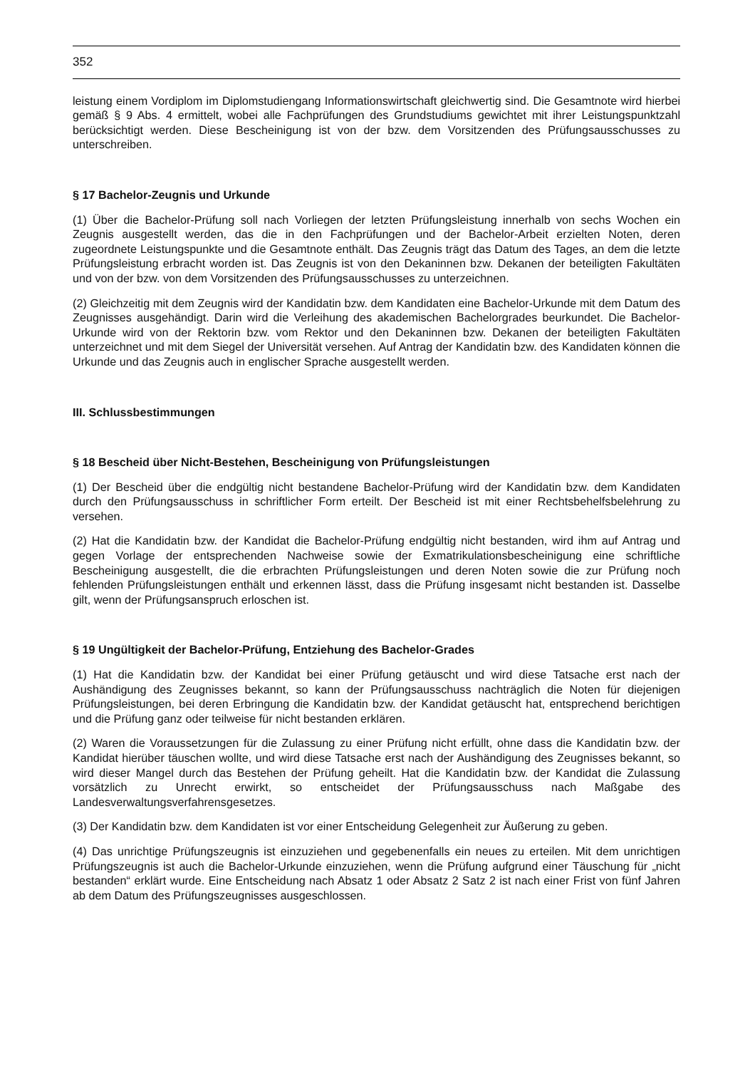352
leistung einem Vordiplom im Diplomstudiengang Informationswirtschaft gleichwertig sind. Die Gesamtnote wird hierbei gemäß § 9 Abs. 4 ermittelt, wobei alle Fachprüfungen des Grundstudiums gewichtet mit ihrer Leistungspunktzahl berücksichtigt werden. Diese Bescheinigung ist von der bzw. dem Vorsitzenden des Prüfungsausschusses zu unterschreiben.
§ 17 Bachelor-Zeugnis und Urkunde
(1) Über die Bachelor-Prüfung soll nach Vorliegen der letzten Prüfungsleistung innerhalb von sechs Wochen ein Zeugnis ausgestellt werden, das die in den Fachprüfungen und der Bachelor-Arbeit erzielten Noten, deren zugeordnete Leistungspunkte und die Gesamtnote enthält. Das Zeugnis trägt das Datum des Tages, an dem die letzte Prüfungsleistung erbracht worden ist. Das Zeugnis ist von den Dekaninnen bzw. Dekanen der beteiligten Fakultäten und von der bzw. von dem Vorsitzenden des Prüfungsausschusses zu unterzeichnen.
(2) Gleichzeitig mit dem Zeugnis wird der Kandidatin bzw. dem Kandidaten eine Bachelor-Urkunde mit dem Datum des Zeugnisses ausgehändigt. Darin wird die Verleihung des akademischen Bachelorgrades beurkundet. Die Bachelor-Urkunde wird von der Rektorin bzw. vom Rektor und den Dekaninnen bzw. Dekanen der beteiligten Fakultäten unterzeichnet und mit dem Siegel der Universität versehen. Auf Antrag der Kandidatin bzw. des Kandidaten können die Urkunde und das Zeugnis auch in englischer Sprache ausgestellt werden.
III. Schlussbestimmungen
§ 18 Bescheid über Nicht-Bestehen, Bescheinigung von Prüfungsleistungen
(1) Der Bescheid über die endgültig nicht bestandene Bachelor-Prüfung wird der Kandidatin bzw. dem Kandidaten durch den Prüfungsausschuss in schriftlicher Form erteilt. Der Bescheid ist mit einer Rechtsbehelfsbelehrung zu versehen.
(2) Hat die Kandidatin bzw. der Kandidat die Bachelor-Prüfung endgültig nicht bestanden, wird ihm auf Antrag und gegen Vorlage der entsprechenden Nachweise sowie der Exmatrikulationsbescheinigung eine schriftliche Bescheinigung ausgestellt, die die erbrachten Prüfungsleistungen und deren Noten sowie die zur Prüfung noch fehlenden Prüfungsleistungen enthält und erkennen lässt, dass die Prüfung insgesamt nicht bestanden ist. Dasselbe gilt, wenn der Prüfungsanspruch erloschen ist.
§ 19 Ungültigkeit der Bachelor-Prüfung, Entziehung des Bachelor-Grades
(1) Hat die Kandidatin bzw. der Kandidat bei einer Prüfung getäuscht und wird diese Tatsache erst nach der Aushändigung des Zeugnisses bekannt, so kann der Prüfungsausschuss nachträglich die Noten für diejenigen Prüfungsleistungen, bei deren Erbringung die Kandidatin bzw. der Kandidat getäuscht hat, entsprechend berichtigen und die Prüfung ganz oder teilweise für nicht bestanden erklären.
(2) Waren die Voraussetzungen für die Zulassung zu einer Prüfung nicht erfüllt, ohne dass die Kandidatin bzw. der Kandidat hierüber täuschen wollte, und wird diese Tatsache erst nach der Aushändigung des Zeugnisses bekannt, so wird dieser Mangel durch das Bestehen der Prüfung geheilt. Hat die Kandidatin bzw. der Kandidat die Zulassung vorsätzlich zu Unrecht erwirkt, so entscheidet der Prüfungsausschuss nach Maßgabe des Landesverwaltungsverfahrensgesetzes.
(3) Der Kandidatin bzw. dem Kandidaten ist vor einer Entscheidung Gelegenheit zur Äußerung zu geben.
(4) Das unrichtige Prüfungszeugnis ist einzuziehen und gegebenenfalls ein neues zu erteilen. Mit dem unrichtigen Prüfungszeugnis ist auch die Bachelor-Urkunde einzuziehen, wenn die Prüfung aufgrund einer Täuschung für „nicht bestanden“ erklärt wurde. Eine Entscheidung nach Absatz 1 oder Absatz 2 Satz 2 ist nach einer Frist von fünf Jahren ab dem Datum des Prüfungszeugnisses ausgeschlossen.